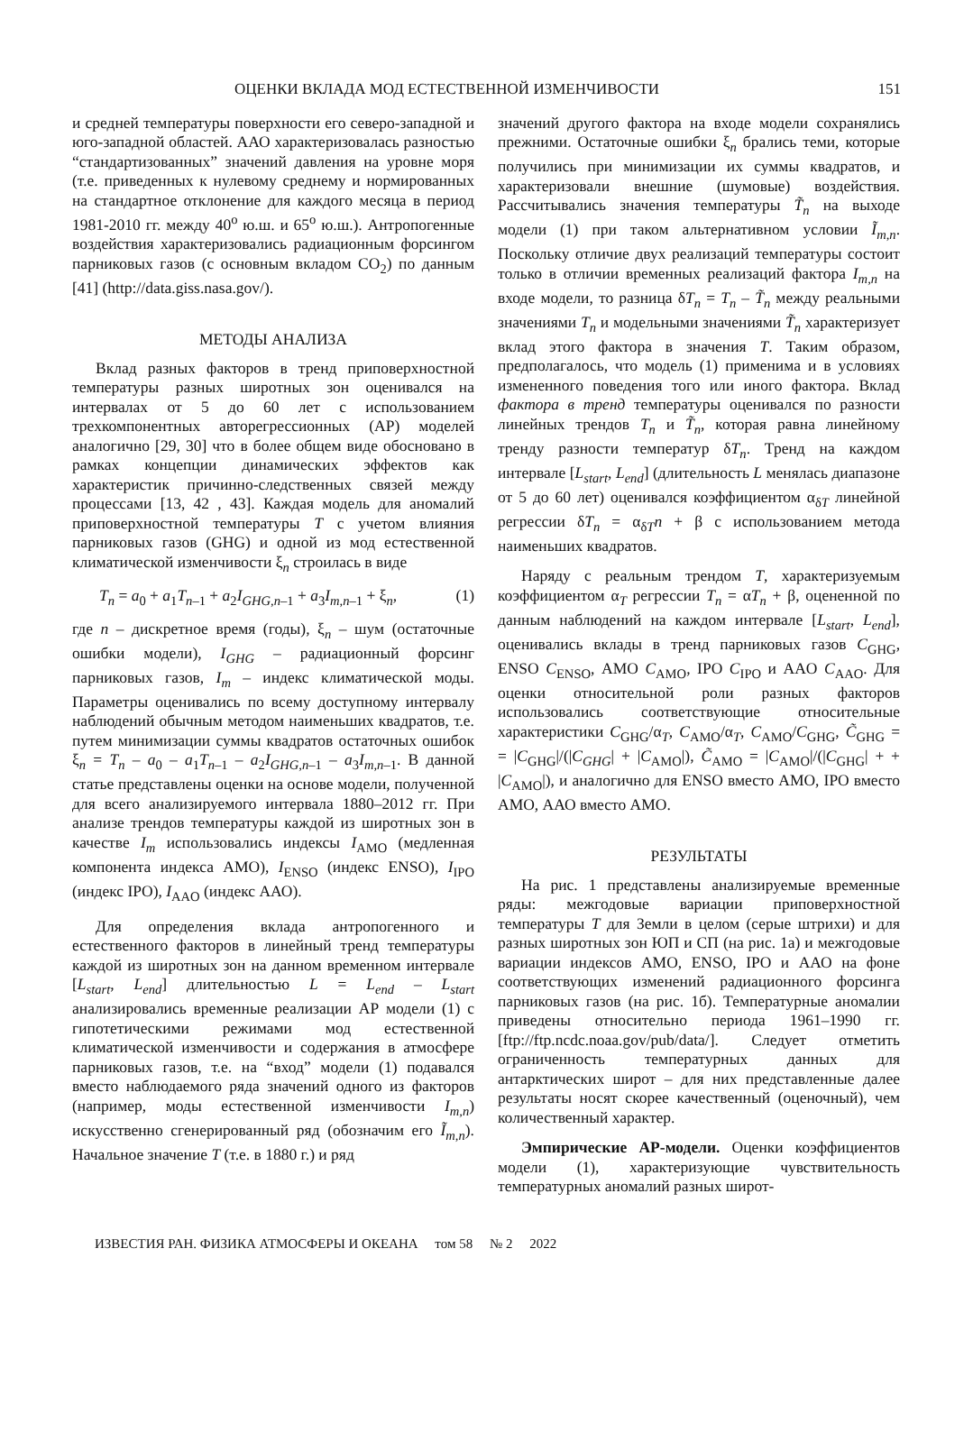ОЦЕНКИ ВКЛАДА МОД ЕСТЕСТВЕННОЙ ИЗМЕНЧИВОСТИ 151
и средней температуры поверхности его северо-западной и юго-западной областей. ААО характеризовалась разностью “стандартизованных” значений давления на уровне моря (т.е. приведенных к нулевому среднему и нормированных на стандартное отклонение для каждого месяца в период 1981-2010 гг. между 40<sup>о</sup> ю.ш. и 65<sup>о</sup> ю.ш.). Антропогенные воздействия характеризовались радиационным форсингом парниковых газов (с основным вкладом CO<sub>2</sub>) по данным [41] (http://data.giss.nasa.gov/).
МЕТОДЫ АНАЛИЗА
Вклад разных факторов в тренд приповерхностной температуры разных широтных зон оценивался на интервалах от 5 до 60 лет с использованием трехкомпонентных авторегрессионных (АР) моделей аналогично [29, 30] что в более общем виде обосновано в рамках концепции динамических эффектов как характеристик причинно-следственных связей между процессами [13, 42 , 43]. Каждая модель для аномалий приповерхностной температуры T с учетом влияния парниковых газов (GHG) и одной из мод естественной климатической изменчивости ξ<sub>n</sub> строилась в виде
T<sub>n</sub> = a<sub>0</sub> + a<sub>1</sub>T<sub>n–1</sub> + a<sub>2</sub>I<sub>GHG,n–1</sub> + a<sub>3</sub>I<sub>m,n–1</sub> + ξ<sub>n</sub>, (1)
где n – дискретное время (годы), ξ<sub>n</sub> – шум (остаточные ошибки модели), I<sub>GHG</sub> – радиационный форсинг парниковых газов, I<sub>m</sub> – индекс климатической моды. Параметры оценивались по всему доступному интервалу наблюдений обычным методом наименьших квадратов, т.е. путем минимизации суммы квадратов остаточных ошибок ξ<sub>n</sub> = T<sub>n</sub> – a<sub>0</sub> – a<sub>1</sub>T<sub>n–1</sub> – a<sub>2</sub>I<sub>GHG,n–1</sub> – a<sub>3</sub>I<sub>m,n–1</sub>. В данной статье представлены оценки на основе модели, полученной для всего анализируемого интервала 1880–2012 гг. При анализе трендов температуры каждой из широтных зон в качестве I<sub>m</sub> использовались индексы I<sub>AMO</sub> (медленная компонента индекса АМО), I<sub>ENSO</sub> (индекс ENSO), I<sub>IPO</sub> (индекс IPO), I<sub>AAO</sub> (индекс ААО).
Для определения вклада антропогенного и естественного факторов в линейный тренд температуры каждой из широтных зон на данном временном интервале [L<sub>start</sub>, L<sub>end</sub>] длительностью L = L<sub>end</sub> – L<sub>start</sub> анализировались временные реализации АР модели (1) с гипотетическими режимами мод естественной климатической изменчивости и содержания в атмосфере парниковых газов, т.е. на “вход” модели (1) подавался вместо наблюдаемого ряда значений одного из факторов (например, моды естественной изменчивости I<sub>m,n</sub>) искусственно сгенерированный ряд (обозначим его Ĩ<sub>m,n</sub>). Начальное значение T (т.е. в 1880 г.) и ряд
значений другого фактора на входе модели сохранялись прежними. Остаточные ошибки ξ<sub>n</sub> брались теми, которые получились при минимизации их суммы квадратов, и характеризовали внешние (шумовые) воздействия. Рассчитывались значения температуры T̃<sub>n</sub> на выходе модели (1) при таком альтернативном условии Ĩ<sub>m,n</sub>. Поскольку отличие двух реализаций температуры состоит только в отличии временных реализаций фактора I<sub>m,n</sub> на входе модели, то разница δT<sub>n</sub> = T<sub>n</sub> – T̃<sub>n</sub> между реальными значениями T<sub>n</sub> и модельными значениями T̃<sub>n</sub> характеризует вклад этого фактора в значения T. Таким образом, предполагалось, что модель (1) применима и в условиях измененного поведения того или иного фактора. Вклад фактора в тренд температуры оценивался по разности линейных трендов T<sub>n</sub> и T̃<sub>n</sub>, которая равна линейному тренду разности температур δT<sub>n</sub>. Тренд на каждом интервале [L<sub>start</sub>, L<sub>end</sub>] (длительность L менялась диапазоне от 5 до 60 лет) оценивался коэффициентом α<sub>δT</sub> линейной регрессии δT<sub>n</sub> = α<sub>δT</sub>n + β с использованием метода наименьших квадратов.
Наряду с реальным трендом T, характеризуемым коэффициентом α<sub>T</sub> регрессии T<sub>n</sub> = αT<sub>n</sub> + β, оцененной по данным наблюдений на каждом интервале [L<sub>start</sub>, L<sub>end</sub>], оценивались вклады в тренд парниковых газов C<sub>GHG</sub>, ENSO C<sub>ENSO</sub>, АМО C<sub>AMO</sub>, IPO C<sub>IPO</sub> и AAO C<sub>AAO</sub>. Для оценки относительной роли разных факторов использовались соответствующие относительные характеристики C<sub>GHG</sub>/α<sub>T</sub>, C<sub>AMO</sub>/α<sub>T</sub>, C<sub>AMO</sub>/C<sub>GHG</sub>, C̃<sub>GHG</sub> = = |C<sub>GHG</sub>|/(|C<sub>GHG</sub>| + |C<sub>AMO</sub>|), C̃<sub>AMO</sub> = |C<sub>AMO</sub>|/(|C<sub>GHG</sub>| + + |C<sub>AMO</sub>|), и аналогично для ENSO вместо АМО, IPO вместо АМО, ААО вместо АМО.
РЕЗУЛЬТАТЫ
На рис. 1 представлены анализируемые временные ряды: межгодовые вариации приповерхностной температуры T для Земли в целом (серые штрихи) и для разных широтных зон ЮП и СП (на рис. 1а) и межгодовые вариации индексов АМО, ENSO, IPO и ААО на фоне соответствующих изменений радиационного форсинга парниковых газов (на рис. 1б). Температурные аномалии приведены относительно периода 1961–1990 гг. [ftp://ftp.ncdc.noaa.gov/pub/data/]. Следует отметить ограниченность температурных данных для антарктических широт – для них представленные далее результаты носят скорее качественный (оценочный), чем количественный характер.
Эмпирические АР-модели. Оценки коэффициентов модели (1), характеризующие чувствительность температурных аномалий разных широт-
ИЗВЕСТИЯ РАН. ФИЗИКА АТМОСФЕРЫ И ОКЕАНА том 58 № 2 2022